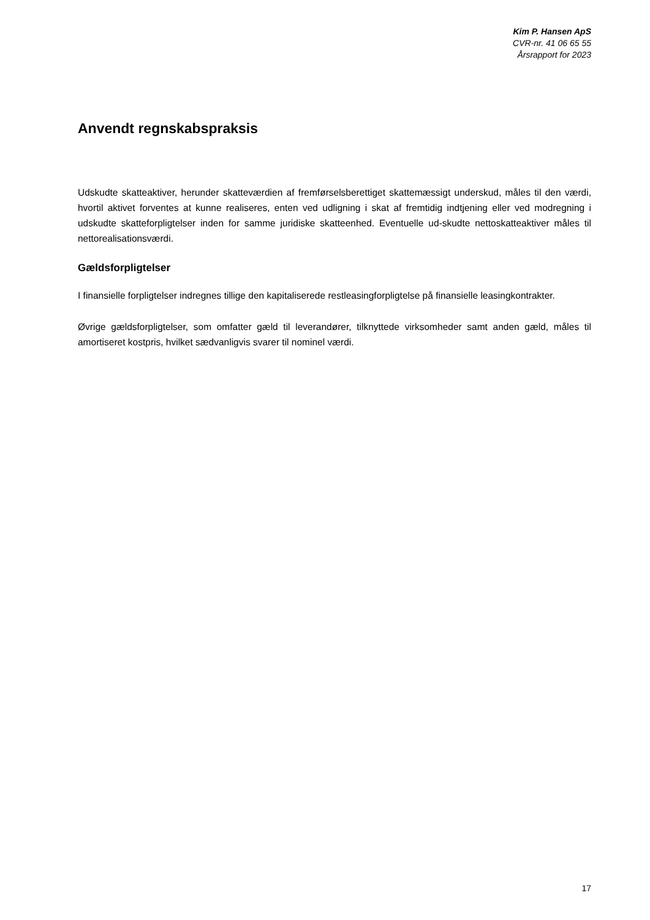Kim P. Hansen ApS
CVR-nr. 41 06 65 55
Årsrapport for 2023
Anvendt regnskabspraksis
Udskudte skatteaktiver, herunder skatteværdien af fremførselsberettiget skattemæssigt underskud, måles til den værdi, hvortil aktivet forventes at kunne realiseres, enten ved udligning i skat af fremtidig indtjening eller ved modregning i udskudte skatteforpligtelser inden for samme juridiske skatteenhed. Eventuelle ud-skudte nettoskatteaktiver måles til nettorealisationsværdi.
Gældsforpligtelser
I finansielle forpligtelser indregnes tillige den kapitaliserede restleasingforpligtelse på finansielle leasingkontrakter.
Øvrige gældsforpligtelser, som omfatter gæld til leverandører, tilknyttede virksomheder samt anden gæld, måles til amortiseret kostpris, hvilket sædvanligvis svarer til nominel værdi.
17